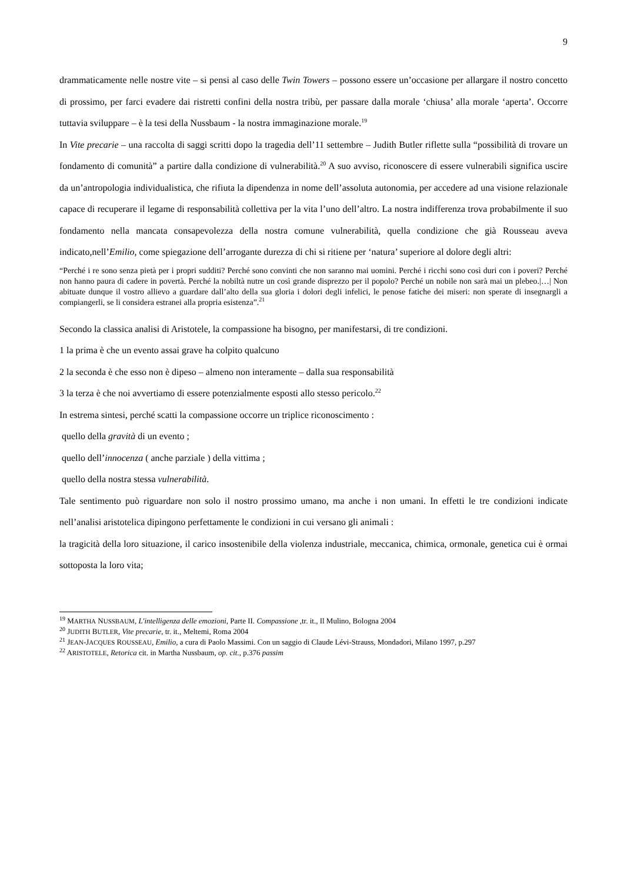9
drammaticamente nelle nostre vite – si pensi al caso delle Twin Towers – possono essere un’occasione per allargare il nostro concetto di prossimo, per farci evadere dai ristretti confini della nostra tribù, per passare dalla morale ‘chiusa’ alla morale ‘aperta’. Occorre tuttavia sviluppare – è la tesi della Nussbaum - la nostra immaginazione morale.<sup>19</sup>
In Vite precarie – una raccolta di saggi scritti dopo la tragedia dell’11 settembre – Judith Butler riflette sulla “possibilità di trovare un fondamento di comunità” a partire dalla condizione di vulnerabilità.<sup>20</sup> A suo avviso, riconoscere di essere vulnerabili significa uscire da un’antropologia individualistica, che rifiuta la dipendenza in nome dell’assoluta autonomia, per accedere ad una visione relazionale capace di recuperare il legame di responsabilità collettiva per la vita l’uno dell’altro. La nostra indifferenza trova probabilmente il suo fondamento nella mancata consapevolezza della nostra comune vulnerabilità, quella condizione che già Rousseau aveva indicato,nell’Emilio, come spiegazione dell’arrogante durezza di chi si ritiene per ‘natura’ superiore al dolore degli altri:
“Perché i re sono senza pietà per i propri sudditi? Perché sono convinti che non saranno mai uomini. Perché i ricchi sono così duri con i poveri? Perché non hanno paura di cadere in povertà. Perché la nobiltà nutre un così grande disprezzo per il popolo? Perché un nobile non sarà mai un plebeo.|…| Non abituate dunque il vostro allievo a guardare dall’alto della sua gloria i dolori degli infelici, le penose fatiche dei miseri: non sperate di insegnargli a compiangerli, se li considera estranei alla propria esistenza”.<sup>21</sup>
Secondo la classica analisi di Aristotele, la compassione ha bisogno, per manifestarsi, di tre condizioni.
1 la prima è che un evento assai grave ha colpito qualcuno
2 la seconda è che esso non è dipeso – almeno non interamente – dalla sua responsabilità
3 la terza è che noi avvertiamo di essere potenzialmente esposti allo stesso pericolo.<sup>22</sup>
In estrema sintesi, perché scatti la compassione occorre un triplice riconoscimento :
quello della gravità di un evento ;
quello dell’innocenza ( anche parziale ) della vittima ;
quello della nostra stessa vulnerabilità.
Tale sentimento può riguardare non solo il nostro prossimo umano, ma anche i non umani. In effetti le tre condizioni indicate nell’analisi aristotelica dipingono perfettamente le condizioni in cui versano gli animali :
la tragicità della loro situazione, il carico insostenibile della violenza industriale, meccanica, chimica, ormonale, genetica cui è ormai sottoposta la loro vita;
<sup>19</sup> MARTHA NUSSBAUM, L'intelligenza delle emozioni, Parte II. Compassione ,tr. it., Il Mulino, Bologna 2004
<sup>20</sup> JUDITH BUTLER, Vite precarie, tr. it., Meltemi, Roma 2004
<sup>21</sup> JEAN-JACQUES ROUSSEAU, Emilio, a cura di Paolo Massimi. Con un saggio di Claude Lévi-Strauss, Mondadori, Milano 1997, p.297
<sup>22</sup> ARISTOTELE, Retorica cit. in Martha Nussbaum, op. cit., p.376 passim